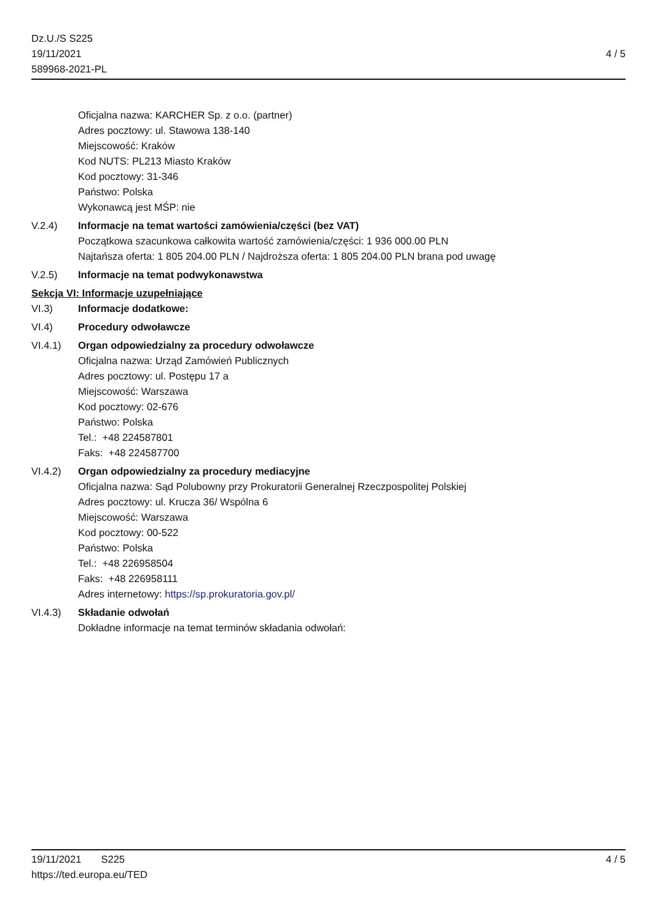Dz.U./S S225
19/11/2021
589968-2021-PL
4 / 5
Oficjalna nazwa: KARCHER Sp. z o.o. (partner)
Adres pocztowy: ul. Stawowa 138-140
Miejscowość: Kraków
Kod NUTS: PL213 Miasto Kraków
Kod pocztowy: 31-346
Państwo: Polska
Wykonawcą jest MŚP: nie
V.2.4) Informacje na temat wartości zamówienia/części (bez VAT)
Początkowa szacunkowa całkowita wartość zamówienia/części: 1 936 000.00 PLN
Najtańsza oferta: 1 805 204.00 PLN / Najdroższa oferta: 1 805 204.00 PLN brana pod uwagę
V.2.5) Informacje na temat podwykonawstwa
Sekcja VI: Informacje uzupełniające
VI.3) Informacje dodatkowe:
VI.4) Procedury odwoławcze
VI.4.1) Organ odpowiedzialny za procedury odwoławcze
Oficjalna nazwa: Urząd Zamówień Publicznych
Adres pocztowy: ul. Postępu 17 a
Miejscowość: Warszawa
Kod pocztowy: 02-676
Państwo: Polska
Tel.: +48 224587801
Faks: +48 224587700
VI.4.2) Organ odpowiedzialny za procedury mediacyjne
Oficjalna nazwa: Sąd Polubowny przy Prokuratorii Generalnej Rzeczpospolitej Polskiej
Adres pocztowy: ul. Krucza 36/ Wspólna 6
Miejscowość: Warszawa
Kod pocztowy: 00-522
Państwo: Polska
Tel.: +48 226958504
Faks: +48 226958111
Adres internetowy: https://sp.prokuratoria.gov.pl/
VI.4.3) Składanie odwołań
Dokładne informacje na temat terminów składania odwołań:
19/11/2021 S225 4 / 5
https://ted.europa.eu/TED